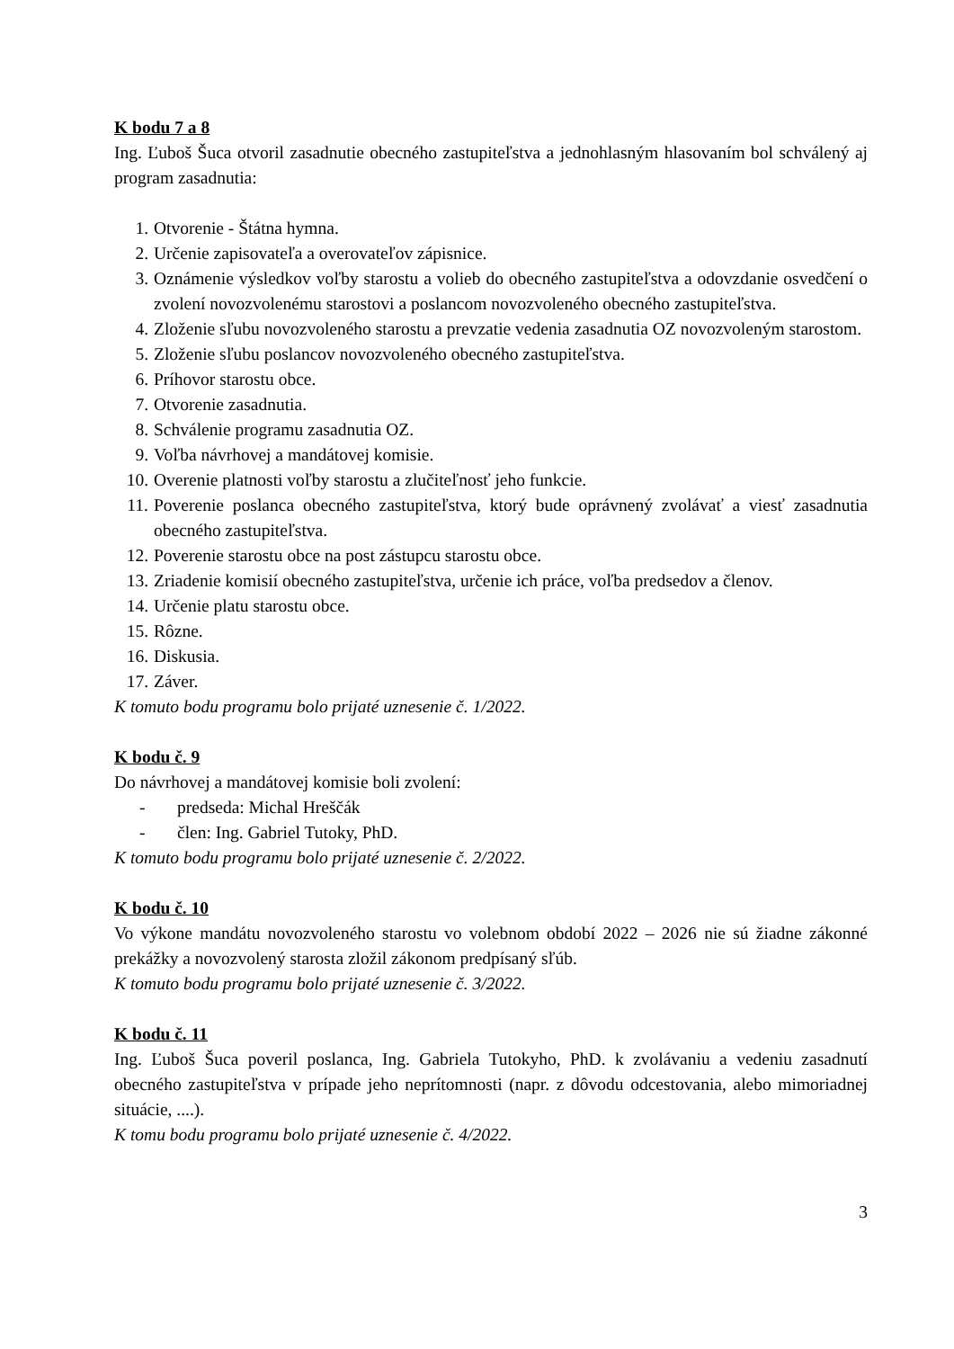K bodu 7 a 8
Ing. Ľuboš Šuca otvoril zasadnutie obecného zastupiteľstva a jednohlasným hlasovaním bol schválený aj program zasadnutia:
1. Otvorenie - Štátna hymna.
2. Určenie zapisovateľa a overovateľov zápisnice.
3. Oznámenie výsledkov voľby starostu a volieb do obecného zastupiteľstva a odovzdanie osvedčení o zvolení novozvolenému starostovi a poslancom novozvoleného obecného zastupiteľstva.
4. Zloženie sľubu novozvoleného starostu a prevzatie vedenia zasadnutia OZ novozvoleným starostom.
5. Zloženie sľubu poslancov novozvoleného obecného zastupiteľstva.
6. Príhovor starostu obce.
7. Otvorenie zasadnutia.
8. Schválenie programu zasadnutia OZ.
9. Voľba návrhovej a mandátovej komisie.
10. Overenie platnosti voľby starostu a zlučiteľnosť jeho funkcie.
11. Poverenie poslanca obecného zastupiteľstva, ktorý bude oprávnený zvolávať a viesť zasadnutia obecného zastupiteľstva.
12. Poverenie starostu obce na post zástupcu starostu obce.
13. Zriadenie komisií obecného zastupiteľstva, určenie ich práce, voľba predsedov a členov.
14. Určenie platu starostu obce.
15. Rôzne.
16. Diskusia.
17. Záver.
K tomuto bodu programu bolo prijaté uznesenie č. 1/2022.
K bodu č. 9
Do návrhovej a mandátovej komisie boli zvolení:
- predseda: Michal Hreščák
- člen: Ing. Gabriel Tutoky, PhD.
K tomuto bodu programu bolo prijaté uznesenie č. 2/2022.
K bodu č. 10
Vo výkone mandátu novozvoleného starostu vo volebnom období 2022 – 2026 nie sú žiadne zákonné prekážky a novozvolený starosta zložil zákonom predpísaný sľúb.
K tomuto bodu programu bolo prijaté uznesenie č. 3/2022.
K bodu č. 11
Ing. Ľuboš Šuca poveril poslanca, Ing. Gabriela Tutokyho, PhD. k zvolávaniu a vedeniu zasadnutí obecného zastupiteľstva v prípade jeho neprítomnosti (napr. z dôvodu odcestovania, alebo mimoriadnej situácie, ....).
K tomu bodu programu bolo prijaté uznesenie č. 4/2022.
3